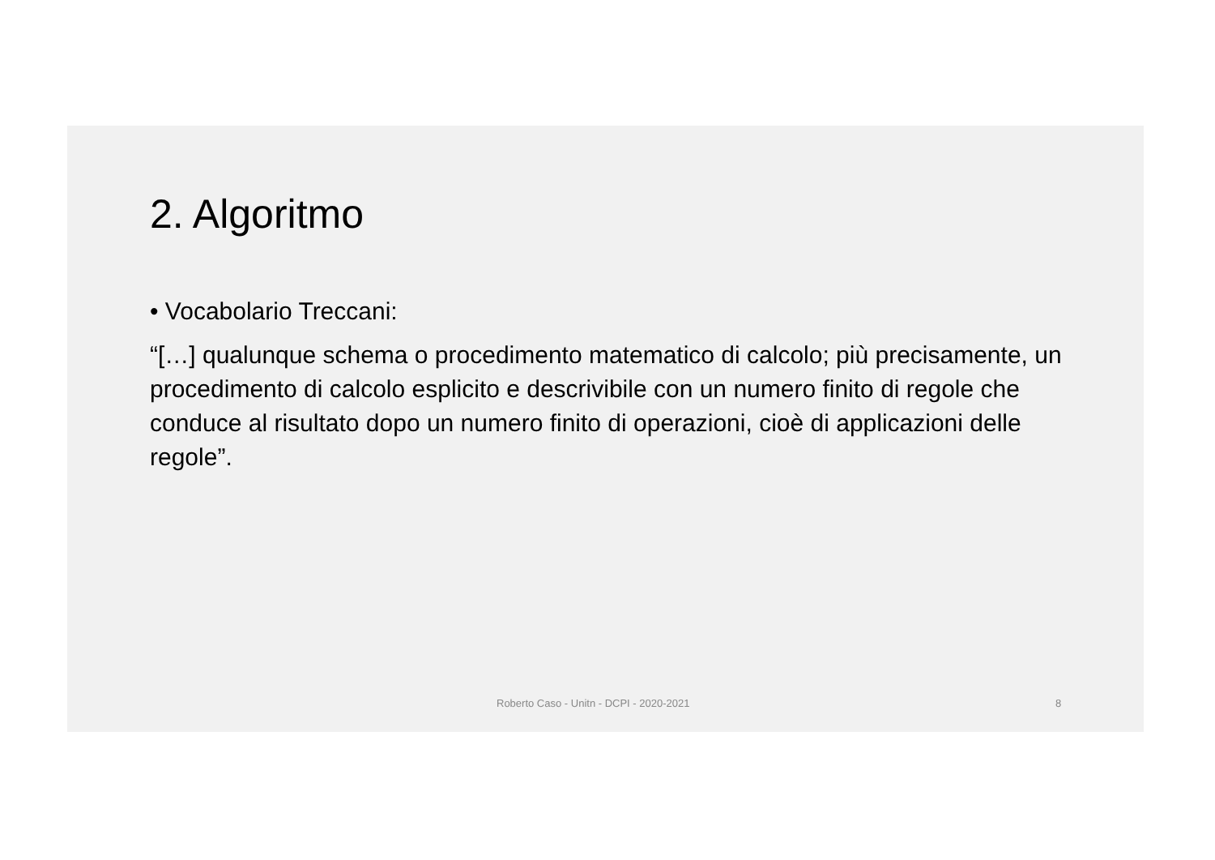2. Algoritmo
• Vocabolario Treccani:
“[…] qualunque schema o procedimento matematico di calcolo; più precisamente, un procedimento di calcolo esplicito e descrivibile con un numero finito di regole che conduce al risultato dopo un numero finito di operazioni, cioè di applicazioni delle regole”.
Roberto Caso - Unitn - DCPI - 2020-2021 8